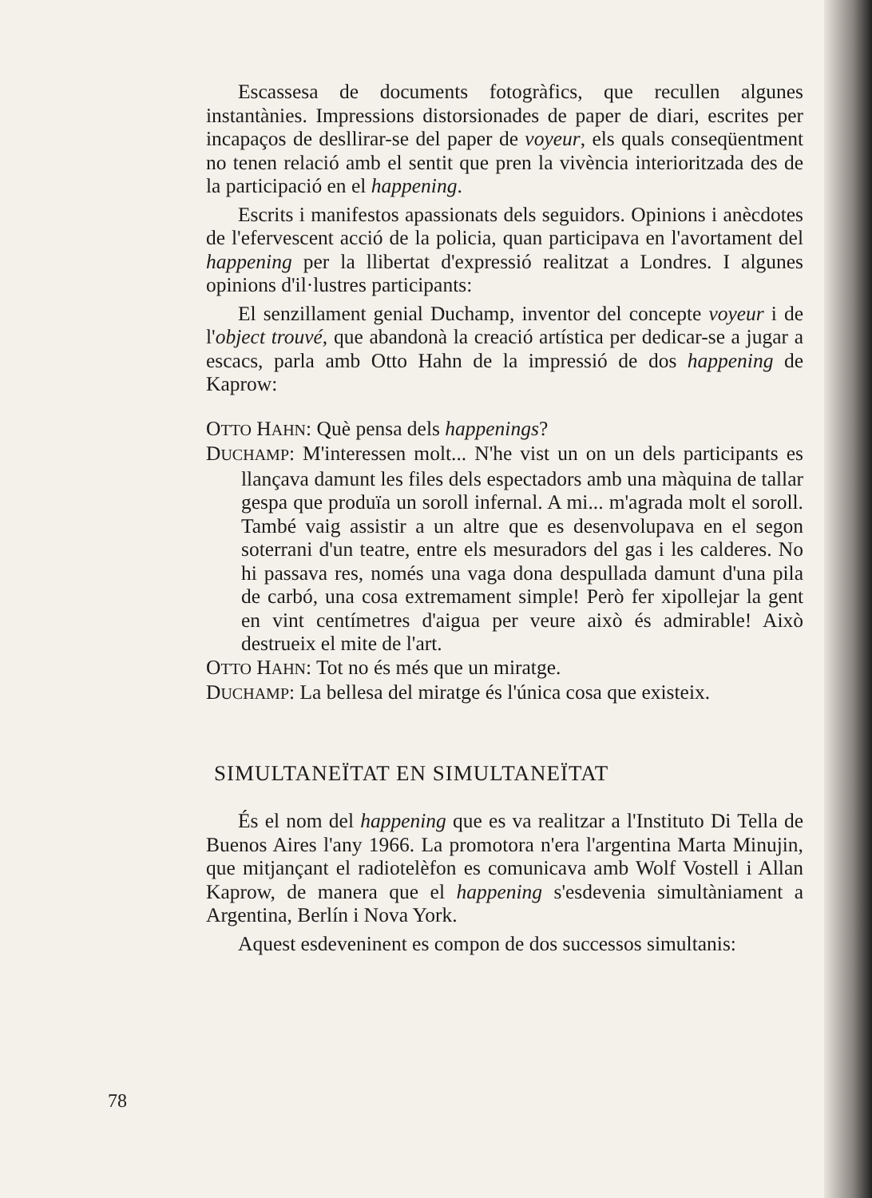Escassesa de documents fotogràfics, que recullen algunes instantànies. Impressions distorsionades de paper de diari, escrites per incapaços de desllirar-se del paper de voyeur, els quals conseqüentment no tenen relació amb el sentit que pren la vivència interioritzada des de la participació en el happening.
Escrits i manifestos apassionats dels seguidors. Opinions i anècdotes de l'efervescent acció de la policia, quan participava en l'avortament del happening per la llibertat d'expressió realitzat a Londres. I algunes opinions d'il·lustres participants:
El senzillament genial Duchamp, inventor del concepte voyeur i de l'object trouvé, que abandonà la creació artística per dedicar-se a jugar a escacs, parla amb Otto Hahn de la impressió de dos happening de Kaprow:
OTTO HAHN: Què pensa dels happenings?
DUCHAMP: M'interessen molt... N'he vist un on un dels participants es llançava damunt les files dels espectadors amb una màquina de tallar gespa que produïa un soroll infernal. A mi... m'agrada molt el soroll. També vaig assistir a un altre que es desenvolupava en el segon soterrani d'un teatre, entre els mesuradors del gas i les calderes. No hi passava res, només una vaga dona despullada damunt d'una pila de carbó, una cosa extremament simple! Però fer xipollejar la gent en vint centímetres d'aigua per veure això és admirable! Això destrueix el mite de l'art.
OTTO HAHN: Tot no és més que un miratge.
DUCHAMP: La bellesa del miratge és l'única cosa que existeix.
SIMULTANEÏTAT EN SIMULTANEÏTAT
És el nom del happening que es va realitzar a l'Instituto Di Tella de Buenos Aires l'any 1966. La promotora n'era l'argentina Marta Minujin, que mitjançant el radiotelèfon es comunicava amb Wolf Vostell i Allan Kaprow, de manera que el happening s'esdevenia simultàniament a Argentina, Berlín i Nova York.
Aquest esdeveninent es compon de dos successos simultanis:
78